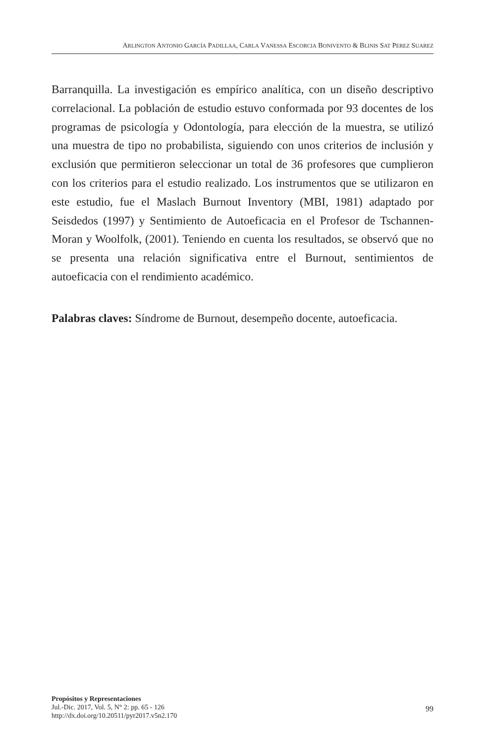ARLINGTON ANTONIO GARCÍA PADILLAA, CARLA VANESSA ESCORCIA BONIVENTO & BLINIS SAT PEREZ SUAREZ
Barranquilla. La investigación es empírico analítica, con un diseño descriptivo correlacional. La población de estudio estuvo conformada por 93 docentes de los programas de psicología y Odontología, para elección de la muestra, se utilizó una muestra de tipo no probabilista, siguiendo con unos criterios de inclusión y exclusión que permitieron seleccionar un total de 36 profesores que cumplieron con los criterios para el estudio realizado. Los instrumentos que se utilizaron en este estudio, fue el Maslach Burnout Inventory (MBI, 1981) adaptado por Seisdedos (1997) y Sentimiento de Autoeficacia en el Profesor de Tschannen-Moran y Woolfolk, (2001). Teniendo en cuenta los resultados, se observó que no se presenta una relación significativa entre el Burnout, sentimientos de autoeficacia con el rendimiento académico.
Palabras claves: Síndrome de Burnout, desempeño docente, autoeficacia.
Propósitos y Representaciones
Jul.-Dic. 2017, Vol. 5, N° 2: pp. 65 - 126
http://dx.doi.org/10.20511/pyr2017.v5n2.170
99